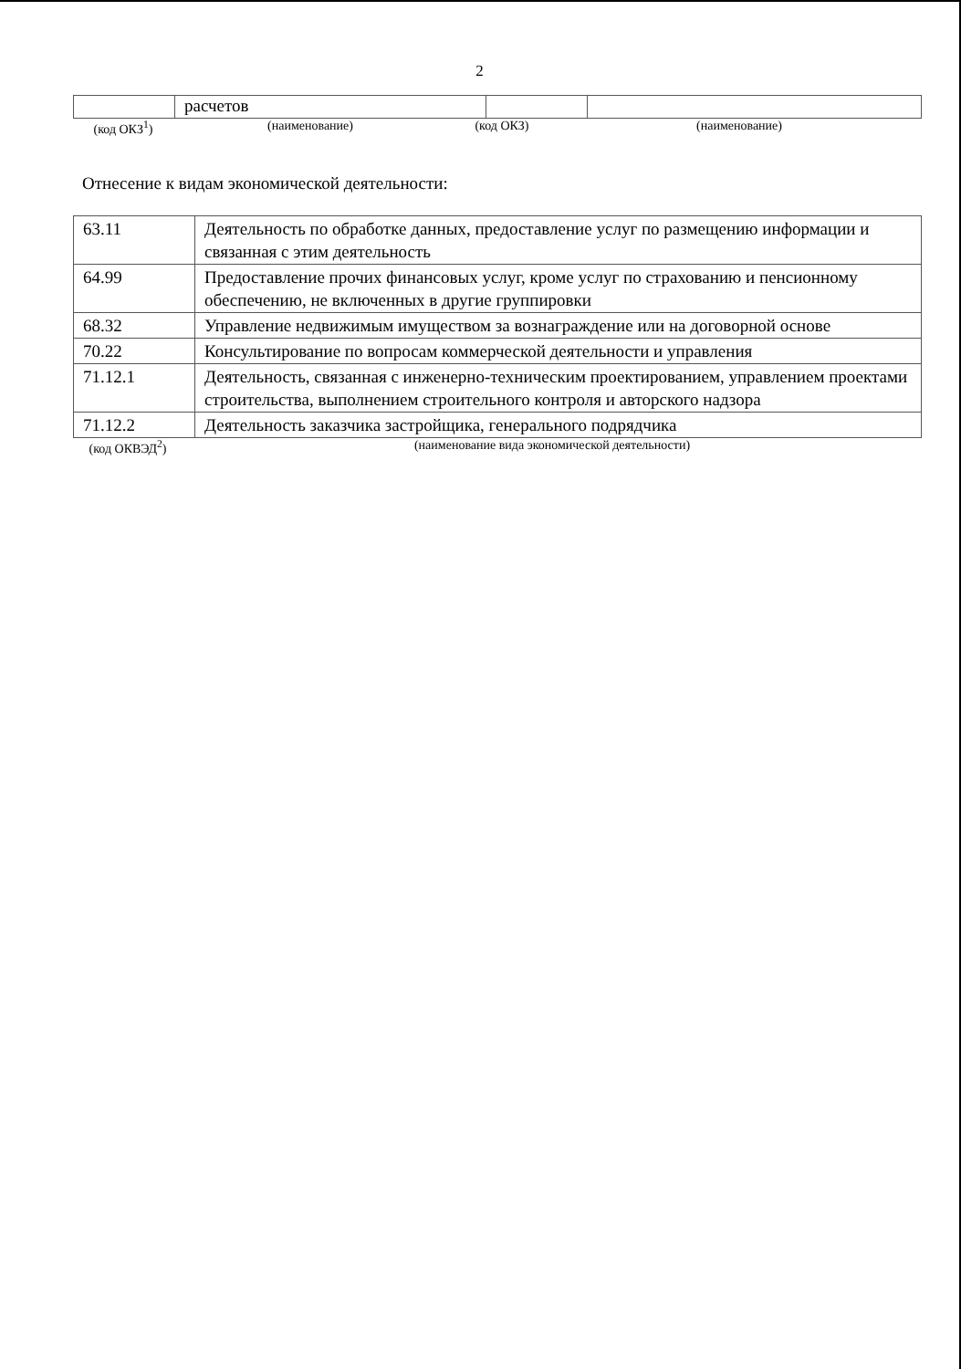2
| | расчетов | | |
(код ОКЗ<sup>1</sup>) (наименование) (код ОКЗ) (наименование)
Отнесение к видам экономической деятельности:
| 63.11 | Деятельность по обработке данных, предоставление услуг по размещению информации и связанная с этим деятельность |
| 64.99 | Предоставление прочих финансовых услуг, кроме услуг по страхованию и пенсионному обеспечению, не включенных в другие группировки |
| 68.32 | Управление недвижимым имуществом за вознаграждение или на договорной основе |
| 70.22 | Консультирование по вопросам коммерческой деятельности и управления |
| 71.12.1 | Деятельность, связанная с инженерно-техническим проектированием, управлением проектами строительства, выполнением строительного контроля и авторского надзора |
| 71.12.2 | Деятельность заказчика застройщика, генерального подрядчика |
(код ОКВЭД<sup>2</sup>) (наименование вида экономической деятельности)